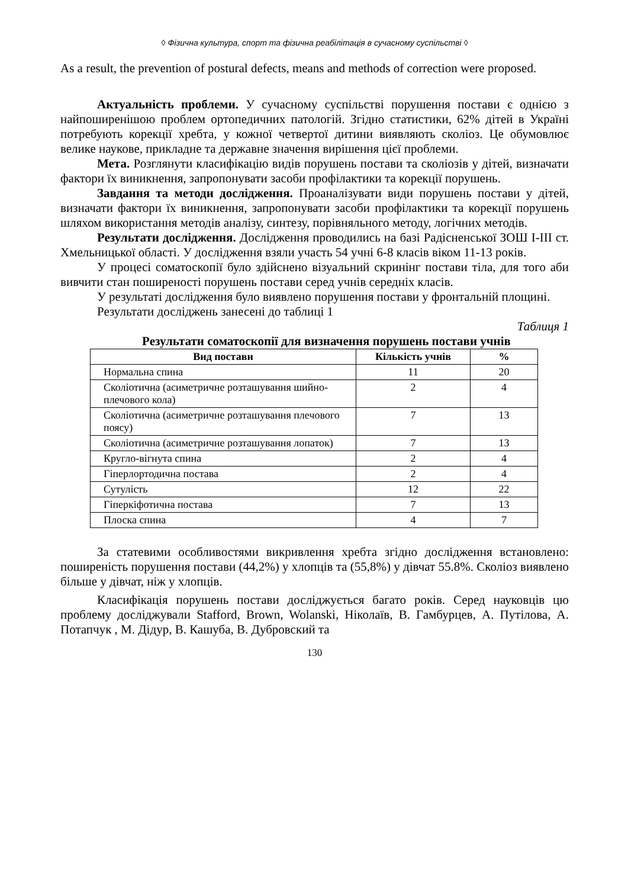◊ Фізична культура, спорт та фізична реабілітація в сучасному суспільстві ◊
As a result, the prevention of postural defects, means and methods of correction were proposed.
Актуальність проблеми. У сучасному суспільстві порушення постави є однією з найпоширенішою проблем ортопедичних патологій. Згідно статистики, 62% дітей в Україні потребують корекції хребта, у кожної четвертої дитини виявляють сколіоз. Це обумовлює велике наукове, прикладне та державне значення вирішення цієї проблеми.
Мета. Розглянути класифікацію видів порушень постави та сколіозів у дітей, визначати фактори їх виникнення, запропонувати засоби профілактики та корекції порушень.
Завдання та методи дослідження. Проаналізувати види порушень постави у дітей, визначати фактори їх виникнення, запропонувати засоби профілактики та корекції порушень шляхом використання методів аналізу, синтезу, порівняльного методу, логічних методів.
Результати дослідження. Дослідження проводились на базі Радісненської ЗОШ І-ІІІ ст. Хмельницької області. У дослідження взяли участь 54 учні 6-8 класів віком 11-13 років.
У процесі соматоскопії було здійснено візуальний скринінг постави тіла, для того аби вивчити стан поширеності порушень постави серед учнів середніх класів.
У результаті дослідження було виявлено порушення постави у фронтальній площині.
Результати досліджень занесені до таблиці 1
Таблиця 1
Результати соматоскопії для визначення порушень постави учнів
| Вид постави | Кількість учнів | % |
| --- | --- | --- |
| Нормальна спина | 11 | 20 |
| Сколіотична (асиметричне розташування шийно-плечового кола) | 2 | 4 |
| Сколіотична (асиметричне розташування плечового поясу) | 7 | 13 |
| Сколіотична (асиметричне розташування лопаток) | 7 | 13 |
| Кругло-вігнута спина | 2 | 4 |
| Гіперлортодична постава | 2 | 4 |
| Сутулість | 12 | 22 |
| Гіперкіфотична постава | 7 | 13 |
| Плоска спина | 4 | 7 |
За статевими особливостями викривлення хребта згідно дослідження встановлено: поширеність порушення постави (44,2%) у хлопців та (55,8%) у дівчат 55.8%. Сколіоз виявлено більше у дівчат, ніж у хлопців.
Класифікація порушень постави досліджується багато років. Серед науковців цю проблему досліджували Stafford, Brown, Wolanski, Ніколаїв, В. Гамбурцев, А. Путілова, А. Потапчук , М. Дідур, В. Кашуба, В. Дубровский та
130